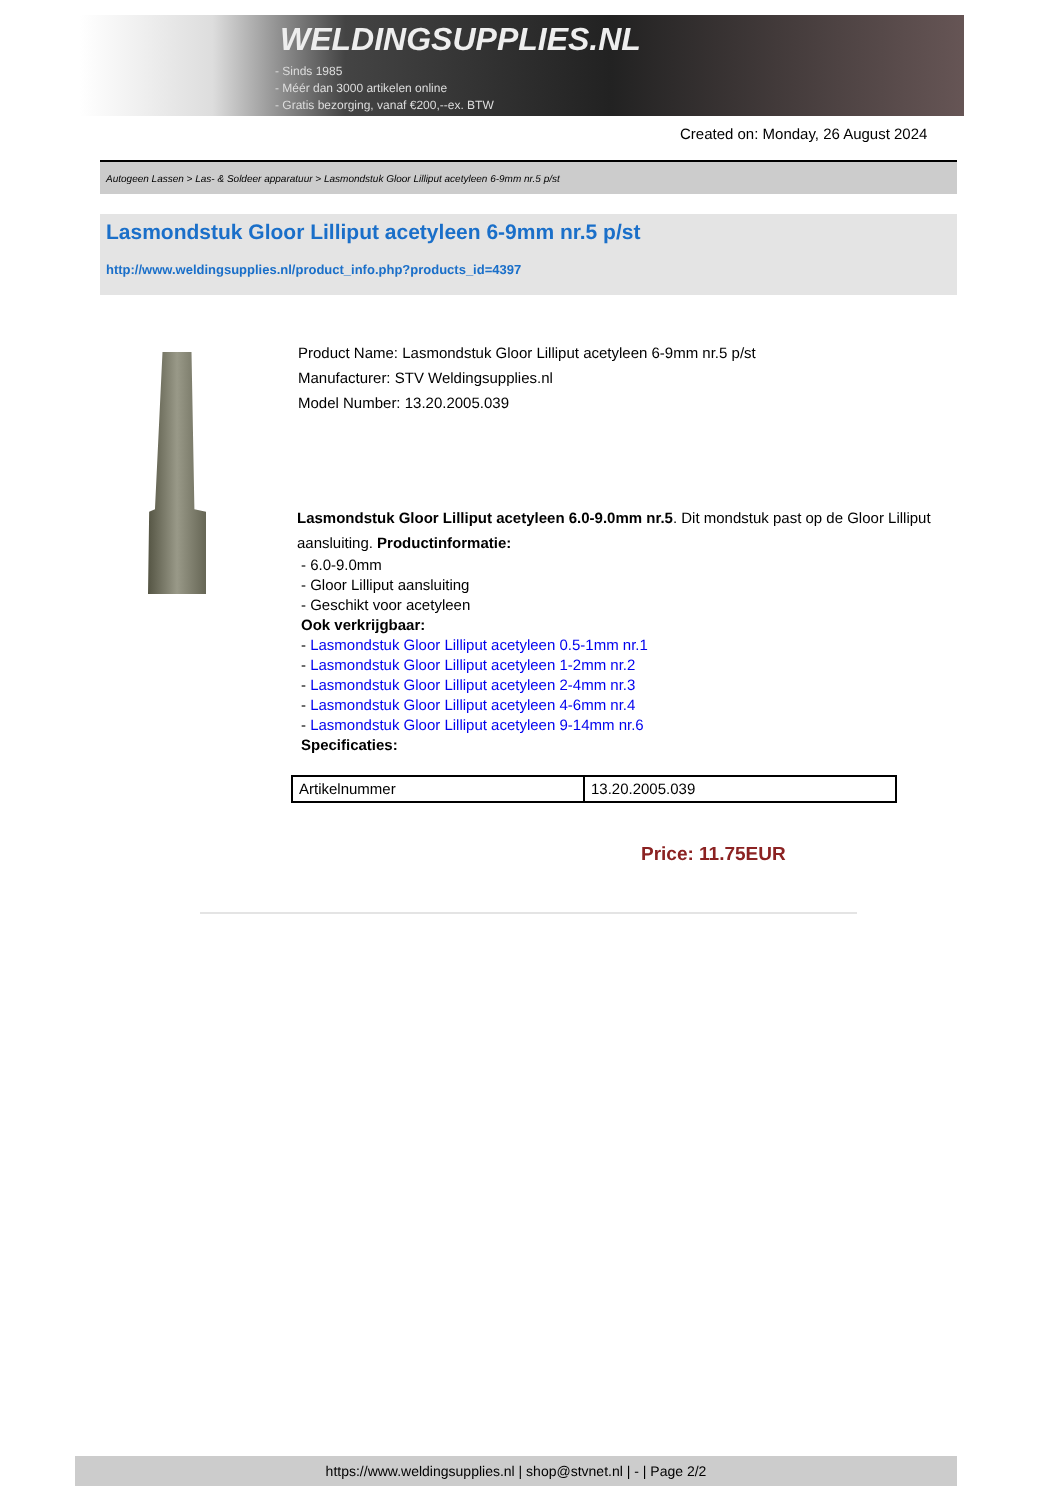WELDINGSUPPLIES.NL
- Sinds 1985
- Méér dan 3000 artikelen online
- Gratis bezorging, vanaf €200,--ex. BTW
Created on: Monday, 26 August 2024
Autogeen Lassen > Las- & Soldeer apparatuur > Lasmondstuk Gloor Lilliput acetyleen 6-9mm nr.5 p/st
Lasmondstuk Gloor Lilliput acetyleen 6-9mm nr.5 p/st
http://www.weldingsupplies.nl/product_info.php?products_id=4397
Product Name: Lasmondstuk Gloor Lilliput acetyleen 6-9mm nr.5 p/st
Manufacturer: STV Weldingsupplies.nl
Model Number: 13.20.2005.039
Lasmondstuk Gloor Lilliput acetyleen 6.0-9.0mm nr.5. Dit mondstuk past op de Gloor Lilliput aansluiting. Productinformatie:
- 6.0-9.0mm
- Gloor Lilliput aansluiting
- Geschikt voor acetyleen
Ook verkrijgbaar:
- Lasmondstuk Gloor Lilliput acetyleen 0.5-1mm nr.1
- Lasmondstuk Gloor Lilliput acetyleen 1-2mm nr.2
- Lasmondstuk Gloor Lilliput acetyleen 2-4mm nr.3
- Lasmondstuk Gloor Lilliput acetyleen 4-6mm nr.4
- Lasmondstuk Gloor Lilliput acetyleen 9-14mm nr.6
Specificaties:
| Artikelnummer | 13.20.2005.039 |
Price: 11.75EUR
https://www.weldingsupplies.nl | shop@stvnet.nl | - | Page 2/2